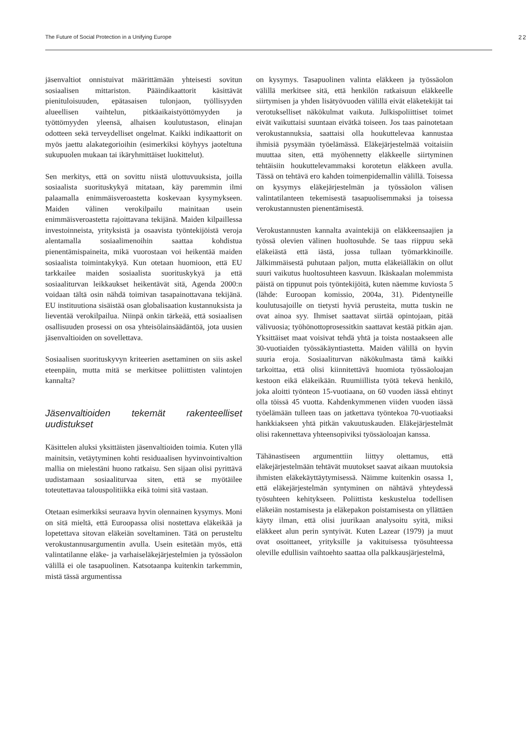The Future of Social Protection in a Unifying Europe 22
jäsenvaltiot onnistuivat määrittämään yhteisesti sovitun sosiaalisen mittariston. Pääindikaattorit käsittävät pienituloisuuden, epätasaisen tulonjaon, työllisyyden alueellisen vaihtelun, pitkäaikaistyöttömyyden ja työttömyyden yleensä, alhaisen koulutustason, elinajan odotteen sekä terveydelliset ongelmat. Kaikki indikaattorit on myös jaettu alakategorioihin (esimerkiksi köyhyys jaoteltuna sukupuolen mukaan tai ikäryhmittäiset luokittelut).
Sen merkitys, että on sovittu niistä ulottuvuuksista, joilla sosiaalista suorituskykyä mitataan, käy paremmin ilmi palaamalla enimmäisveroastetta koskevaan kysymykseen. Maiden välinen verokilpailu mainitaan usein enimmäisveroastetta rajoittavana tekijänä. Maiden kilpaillessa investoinneista, yrityksistä ja osaavista työntekijöistä veroja alentamalla sosiaalimenoihin saattaa kohdistua pienentämispaineita, mikä vuorostaan voi heikentää maiden sosiaalista toimintakykyä. Kun otetaan huomioon, että EU tarkkailee maiden sosiaalista suorituskykyä ja että sosiaaliturvan leikkaukset heikentävät sitä, Agenda 2000:n voidaan tältä osin nähdä toimivan tasapainottavana tekijänä. EU instituutiona sisäistää osan globalisaation kustannuksista ja lieventää verokilpailua. Niinpä onkin tärkeää, että sosiaalisen osallisuuden prosessi on osa yhteisölainsäädäntöä, jota uusien jäsenvaltioiden on sovellettava.
Sosiaalisen suorituskyvyn kriteerien asettaminen on siis askel eteenpäin, mutta mitä se merkitsee poliittisten valintojen kannalta?
Jäsenvaltioiden tekemät rakenteelliset uudistukset
Käsittelen aluksi yksittäisten jäsenvaltioiden toimia. Kuten yllä mainitsin, vetäytyminen kohti residuaalisen hyvinvointivaltion mallia on mielestäni huono ratkaisu. Sen sijaan olisi pyrittävä uudistamaan sosiaaliturvaa siten, että se myötäilee toteutettavaa talouspolitiikka eikä toimi sitä vastaan.
Otetaan esimerkiksi seuraava hyvin olennainen kysymys. Moni on sitä mieltä, että Euroopassa olisi nostettava eläkeikää ja lopetettava sitovan eläkeiän soveltaminen. Tätä on perusteltu verokustannusargumentin avulla. Usein esitetään myös, että valintatilanne eläke- ja varhaiseläkejärjestelmien ja työssäolon välillä ei ole tasapuolinen. Katsotaanpa kuitenkin tarkemmin, mistä tässä argumentissa
on kysymys. Tasapuolinen valinta eläkkeen ja työssäolon välillä merkitsee sitä, että henkilön ratkaisuun eläkkeelle siirtymisen ja yhden lisätyövuoden välillä eivät eläketekijät tai verotukselliset näkökulmat vaikuta. Julkispoliittiset toimet eivät vaikuttaisi suuntaan eivätkä toiseen. Jos taas painotetaan verokustannuksia, saattaisi olla houkuttelevaa kannustaa ihmisiä pysymään työelämässä. Eläkejärjestelmää voitaisiin muuttaa siten, että myöhennetty eläkkeelle siirtyminen tehtäisiin houkuttelevammaksi korotetun eläkkeen avulla. Tässä on tehtävä ero kahden toimenpidemallin välillä. Toisessa on kysymys eläkejärjestelmän ja työssäolon välisen valintatilanteen tekemisestä tasapuolisemmaksi ja toisessa verokustannusten pienentämisestä.
Verokustannusten kannalta avaintekijä on eläkkeensaajien ja työssä olevien välinen huoltosuhde. Se taas riippuu sekä eläkeiästä että iästä, jossa tullaan työmarkkinoille. Jälkimmäisestä puhutaan paljon, mutta eläkeiälläkin on ollut suuri vaikutus huoltosuhteen kasvuun. Ikäskaalan molemmista päistä on tippunut pois työntekijöitä, kuten näemme kuviosta 5 (lähde: Euroopan komissio, 2004a, 31). Pidentyneille koulutusajoille on tietysti hyviä perusteita, mutta tuskin ne ovat ainoa syy. Ihmiset saattavat siirtää opintojaan, pitää välivuosia; työhönottoprosessitkin saattavat kestää pitkän ajan. Yksittäiset maat voisivat tehdä yhtä ja toista nostaakseen alle 30-vuotiaiden työssäkäyntiastetta. Maiden välillä on hyvin suuria eroja. Sosiaaliturvan näkökulmasta tämä kaikki tarkoittaa, että olisi kiinnitettävä huomiota työssäoloajan kestoon eikä eläkeikään. Ruumiillista työtä tekevä henkilö, joka aloitti työnteon 15-vuotiaana, on 60 vuoden iässä ehtinyt olla töissä 45 vuotta. Kahdenkymmenen viiden vuoden iässä työelämään tulleen taas on jatkettava työntekoa 70-vuotiaaksi hankkiakseen yhtä pitkän vakuutuskauden. Eläkejärjestelmät olisi rakennettava yhteensopiviksi työssäoloajan kanssa.
Tähänastiseen argumenttiin liittyy olettamus, että eläkejärjestelmään tehtävät muutokset saavat aikaan muutoksia ihmisten eläkekäyttäytymisessä. Näimme kuitenkin osassa 1, että eläkejärjestelmän syntyminen on nähtävä yhteydessä työsuhteen kehitykseen. Poliittista keskustelua todellisen eläkeiän nostamisesta ja eläkepakon poistamisesta on yllättäen käyty ilman, että olisi juurikaan analysoitu syitä, miksi eläkkeet alun perin syntyivät. Kuten Lazear (1979) ja muut ovat osoittaneet, yrityksille ja vakituisessa työsuhteessa oleville edullisin vaihtoehto saattaa olla palkkausjärjestelmä,